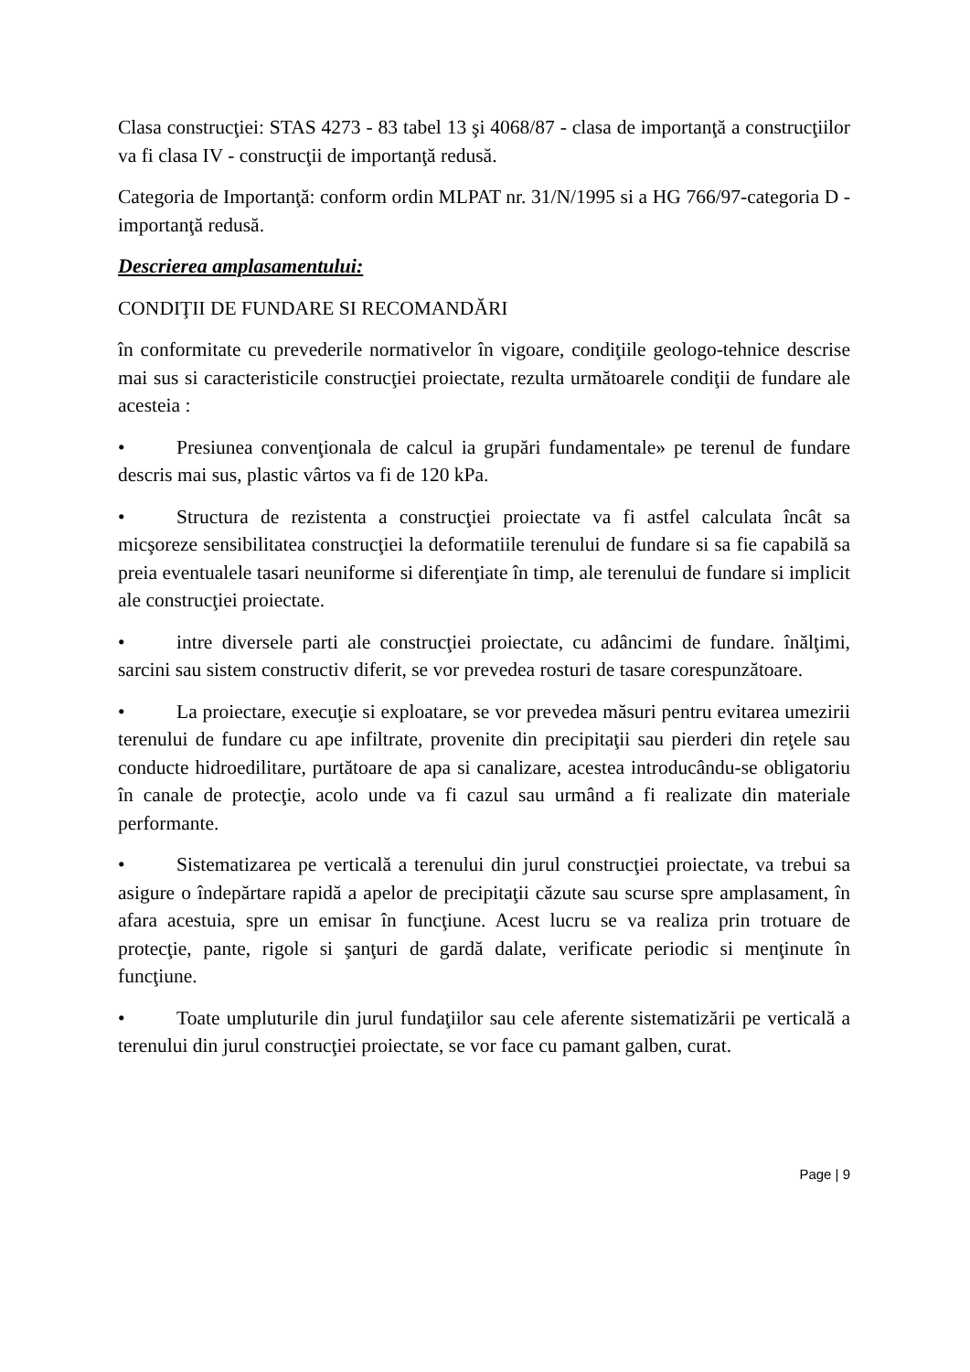Clasa construcţiei: STAS 4273 - 83 tabel 13 şi 4068/87 - clasa de importanţă a construcţiilor va fi clasa IV - construcţii de importanţă redusă.
Categoria de Importanţă: conform ordin MLPAT nr. 31/N/1995 si a HG 766/97-categoria D - importanţă redusă.
Descrierea amplasamentului:
CONDIŢII DE FUNDARE SI RECOMANDĂRI
în conformitate cu prevederile normativelor în vigoare, condiţiile geologo-tehnice descrise mai sus si caracteristicile construcţiei proiectate, rezulta următoarele condiţii de fundare ale acesteia :
• Presiunea convenţionala de calcul ia grupări fundamentale» pe terenul de fundare descris mai sus, plastic vârtos va fi de 120 kPa.
• Structura de rezistenta a construcţiei proiectate va fi astfel calculata încât sa micşoreze sensibilitatea construcţiei la deformatiile terenului de fundare si sa fie capabilă sa preia eventualele tasari neuniforme si diferenţiate în timp, ale terenului de fundare si implicit ale construcţiei proiectate.
• intre diversele parti ale construcţiei proiectate, cu adâncimi de fundare. înălţimi, sarcini sau sistem constructiv diferit, se vor prevedea rosturi de tasare corespunzătoare.
• La proiectare, execuţie si exploatare, se vor prevedea măsuri pentru evitarea umezirii terenului de fundare cu ape infiltrate, provenite din precipitaţii sau pierderi din reţele sau conducte hidroedilitare, purtătoare de apa si canalizare, acestea introducându-se obligatoriu în canale de protecţie, acolo unde va fi cazul sau urmând a fi realizate din materiale performante.
• Sistematizarea pe verticală a terenului din jurul construcţiei proiectate, va trebui sa asigure o îndepărtare rapidă a apelor de precipitaţii căzute sau scurse spre amplasament, în afara acestuia, spre un emisar în funcţiune. Acest lucru se va realiza prin trotuare de protecţie, pante, rigole si şanţuri de gardă dalate, verificate periodic si menţinute în funcţiune.
• Toate umpluturile din jurul fundaţiilor sau cele aferente sistematizării pe verticală a terenului din jurul construcţiei proiectate, se vor face cu pamant galben, curat.
Page | 9